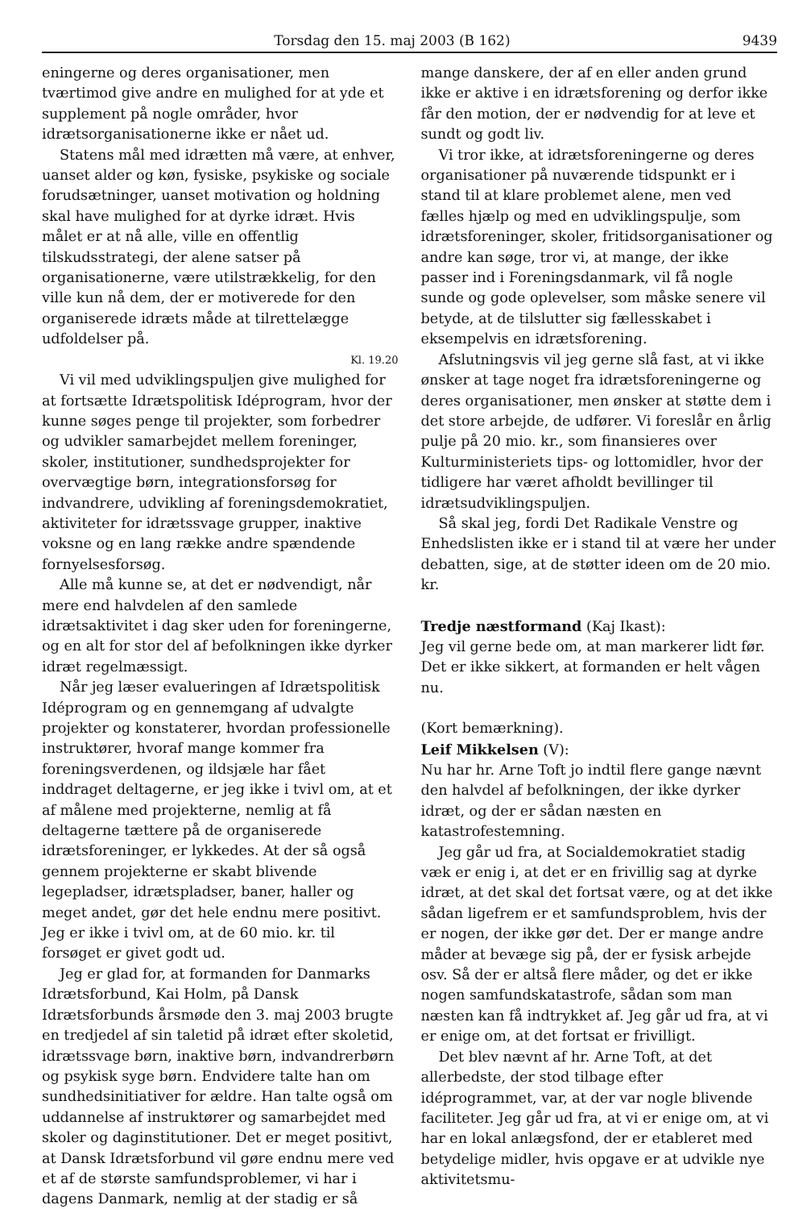Torsdag den 15. maj 2003 (B 162) 9439
eningerne og deres organisationer, men tværtimod give andre en mulighed for at yde et supplement på nogle områder, hvor idrætsorganisationerne ikke er nået ud.
Statens mål med idrætten må være, at enhver, uanset alder og køn, fysiske, psykiske og sociale forudsætninger, uanset motivation og holdning skal have mulighed for at dyrke idræt. Hvis målet er at nå alle, ville en offentlig tilskudsstrategi, der alene satser på organisationerne, være utilstrækkelig, for den ville kun nå dem, der er motiverede for den organiserede idræts måde at tilrettelægge udfoldelser på.
Kl. 19.20
Vi vil med udviklingspuljen give mulighed for at fortsætte Idrætspolitisk Idéprogram, hvor der kunne søges penge til projekter, som forbedrer og udvikler samarbejdet mellem foreninger, skoler, institutioner, sundhedsprojekter for overvægtige børn, integrationsforsøg for indvandrere, udvikling af foreningsdemokratiet, aktiviteter for idrætssvage grupper, inaktive voksne og en lang række andre spændende fornyelsesforsøg.
Alle må kunne se, at det er nødvendigt, når mere end halvdelen af den samlede idrætsaktivitet i dag sker uden for foreningerne, og en alt for stor del af befolkningen ikke dyrker idræt regelmæssigt.
Når jeg læser evalueringen af Idrætspolitisk Idéprogram og en gennemgang af udvalgte projekter og konstaterer, hvordan professionelle instruktører, hvoraf mange kommer fra foreningsverdenen, og ildsjæle har fået inddraget deltagerne, er jeg ikke i tvivl om, at et af målene med projekterne, nemlig at få deltagerne tættere på de organiserede idrætsforeninger, er lykkedes. At der så også gennem projekterne er skabt blivende legepladser, idrætspladser, baner, haller og meget andet, gør det hele endnu mere positivt. Jeg er ikke i tvivl om, at de 60 mio. kr. til forsøget er givet godt ud.
Jeg er glad for, at formanden for Danmarks Idrætsforbund, Kai Holm, på Dansk Idrætsforbunds årsmøde den 3. maj 2003 brugte en tredjedel af sin taletid på idræt efter skoletid, idrætssvage børn, inaktive børn, indvandrerbørn og psykisk syge børn. Endvidere talte han om sundhedsinitiativer for ældre. Han talte også om uddannelse af instruktører og samarbejdet med skoler og daginstitutioner. Det er meget positivt, at Dansk Idrætsforbund vil gøre endnu mere ved et af de største samfundsproblemer, vi har i dagens Danmark, nemlig at der stadig er så
mange danskere, der af en eller anden grund ikke er aktive i en idrætsforening og derfor ikke får den motion, der er nødvendig for at leve et sundt og godt liv.
Vi tror ikke, at idrætsforeningerne og deres organisationer på nuværende tidspunkt er i stand til at klare problemet alene, men ved fælles hjælp og med en udviklingspulje, som idrætsforeninger, skoler, fritidsorganisationer og andre kan søge, tror vi, at mange, der ikke passer ind i Foreningsdanmark, vil få nogle sunde og gode oplevelser, som måske senere vil betyde, at de tilslutter sig fællesskabet i eksempelvis en idrætsforening.
Afslutningsvis vil jeg gerne slå fast, at vi ikke ønsker at tage noget fra idrætsforeningerne og deres organisationer, men ønsker at støtte dem i det store arbejde, de udfører. Vi foreslår en årlig pulje på 20 mio. kr., som finansieres over Kulturministeriets tips- og lottomidler, hvor der tidligere har været afholdt bevillinger til idrætsudviklingspuljen.
Så skal jeg, fordi Det Radikale Venstre og Enhedslisten ikke er i stand til at være her under debatten, sige, at de støtter ideen om de 20 mio. kr.
Tredje næstformand (Kaj Ikast):
Jeg vil gerne bede om, at man markerer lidt før. Det er ikke sikkert, at formanden er helt vågen nu.
(Kort bemærkning).
Leif Mikkelsen (V):
Nu har hr. Arne Toft jo indtil flere gange nævnt den halvdel af befolkningen, der ikke dyrker idræt, og der er sådan næsten en katastrofestemning.
Jeg går ud fra, at Socialdemokratiet stadig væk er enig i, at det er en frivillig sag at dyrke idræt, at det skal det fortsat være, og at det ikke sådan ligefrem er et samfundsproblem, hvis der er nogen, der ikke gør det. Der er mange andre måder at bevæge sig på, der er fysisk arbejde osv. Så der er altså flere måder, og det er ikke nogen samfundskatastrofe, sådan som man næsten kan få indtrykket af. Jeg går ud fra, at vi er enige om, at det fortsat er frivilligt.
Det blev nævnt af hr. Arne Toft, at det allerbedste, der stod tilbage efter idéprogrammet, var, at der var nogle blivende faciliteter. Jeg går ud fra, at vi er enige om, at vi har en lokal anlægsfond, der er etableret med betydelige midler, hvis opgave er at udvikle nye aktivitetsmu-